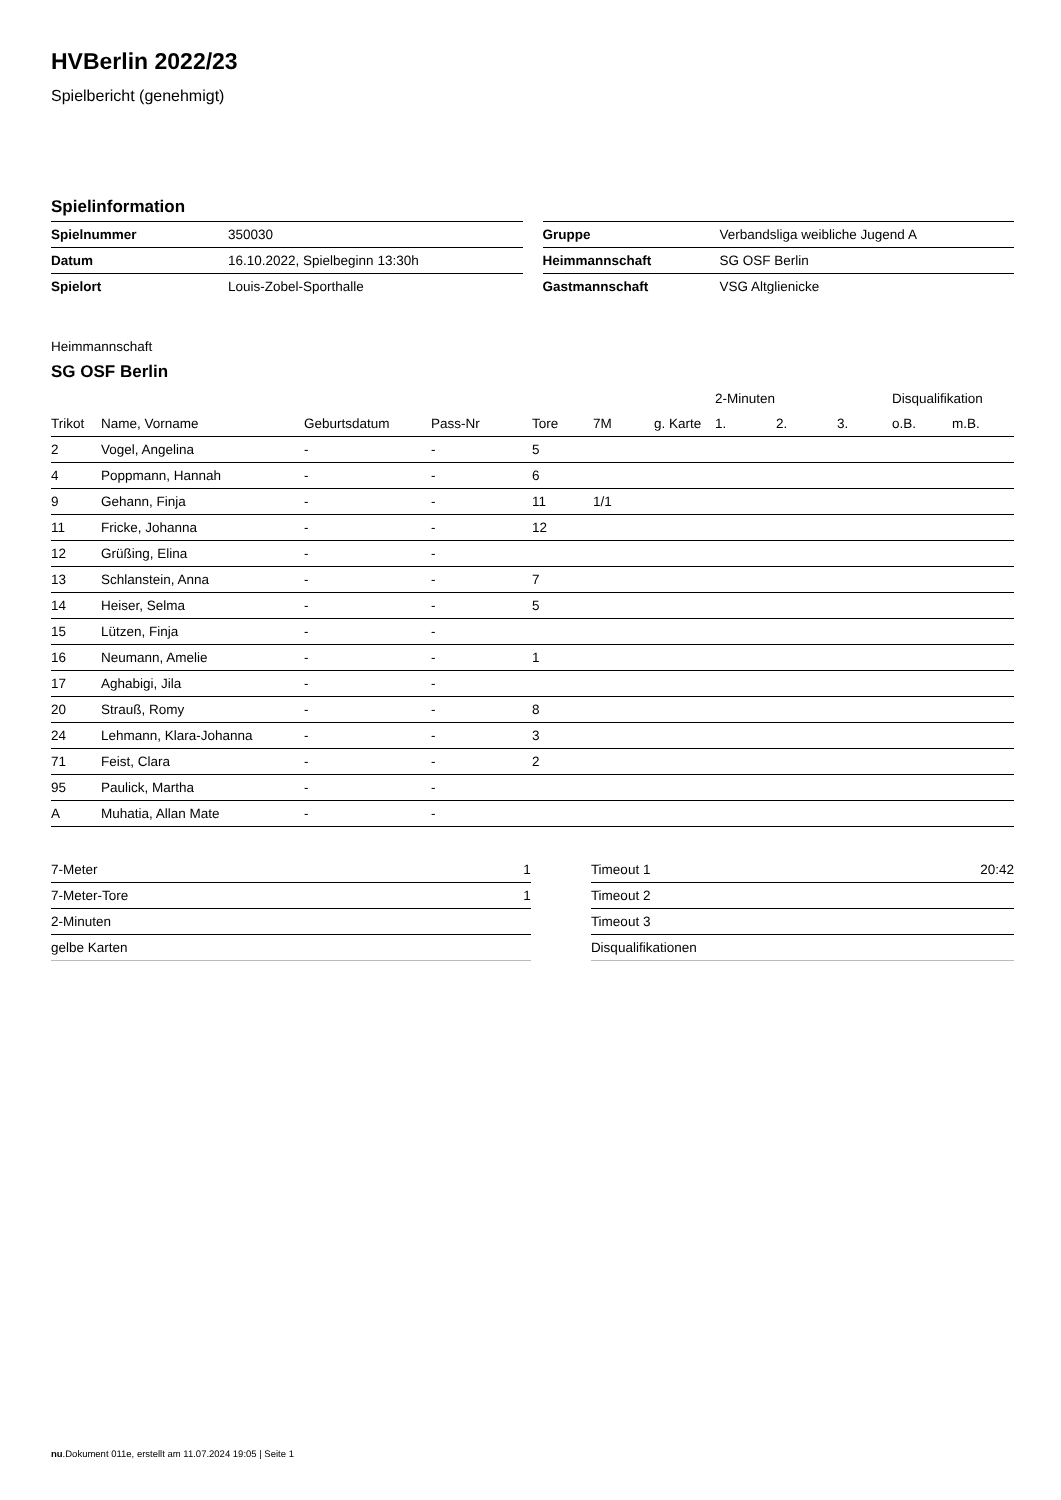HVBerlin 2022/23
Spielbericht (genehmigt)
Spielinformation
| Spielnummer | 350030 |
| Datum | 16.10.2022, Spielbeginn 13:30h |
| Spielort | Louis-Zobel-Sporthalle |
| Gruppe | Verbandsliga weibliche Jugend A |
| Heimmannschaft | SG OSF Berlin |
| Gastmannschaft | VSG Altglienicke |
Heimmannschaft
SG OSF Berlin
| | | | | | | | 2-Minuten | | | Disqualifikation | |
| --- | --- | --- | --- | --- | --- | --- | --- | --- | --- | --- | --- |
| Trikot | Name, Vorname | Geburtsdatum | Pass-Nr | Tore | 7M | g. Karte | 1. | 2. | 3. | o.B. | m.B. |
| 2 | Vogel, Angelina | - | - | 5 | | | | | | | |
| 4 | Poppmann, Hannah | - | - | 6 | | | | | | | |
| 9 | Gehann, Finja | - | - | 11 | 1/1 | | | | | | |
| 11 | Fricke, Johanna | - | - | 12 | | | | | | | |
| 12 | Grüßing, Elina | - | - | | | | | | | | |
| 13 | Schlanstein, Anna | - | - | 7 | | | | | | | |
| 14 | Heiser, Selma | - | - | 5 | | | | | | | |
| 15 | Lützen, Finja | - | - | | | | | | | | |
| 16 | Neumann, Amelie | - | - | 1 | | | | | | | |
| 17 | Aghabigi, Jila | - | - | | | | | | | | |
| 20 | Strauß, Romy | - | - | 8 | | | | | | | |
| 24 | Lehmann, Klara-Johanna | - | - | 3 | | | | | | | |
| 71 | Feist, Clara | - | - | 2 | | | | | | | |
| 95 | Paulick, Martha | - | - | | | | | | | | |
| A | Muhatia, Allan Mate | - | - | | | | | | | | |
| 7-Meter | 1 |
| 7-Meter-Tore | 1 |
| 2-Minuten | |
| gelbe Karten | |
| Timeout 1 | 20:42 |
| Timeout 2 | |
| Timeout 3 | |
| Disqualifikationen | |
nu.Dokument 011e, erstellt am 11.07.2024 19:05 | Seite 1